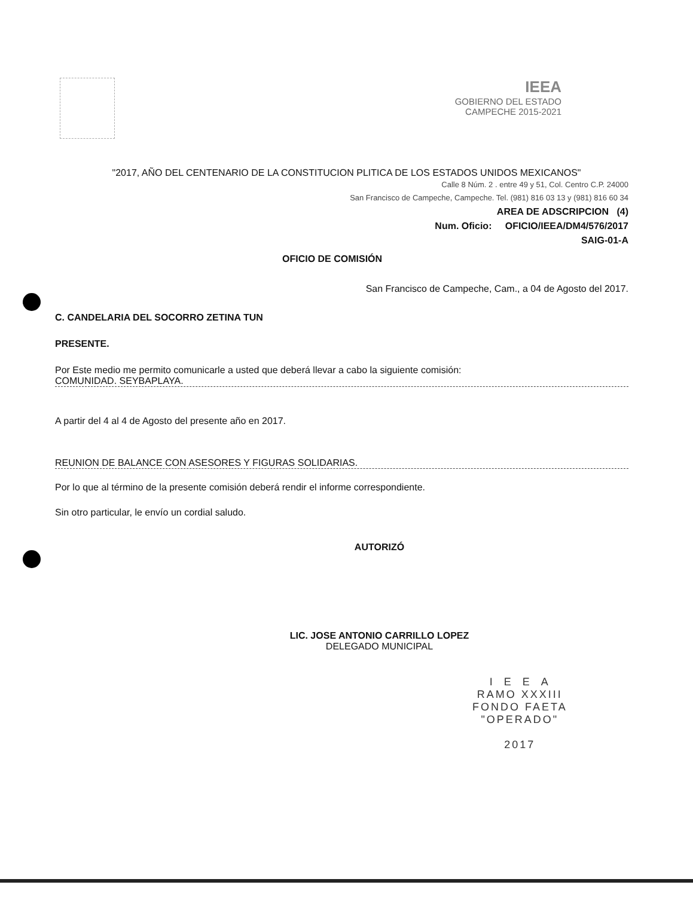IEEA
GOBIERNO DEL ESTADO
CAMPECHE 2015-2021
"2017, AÑO DEL CENTENARIO DE LA CONSTITUCION PLITICA DE LOS ESTADOS UNIDOS MEXICANOS"
Calle 8 Núm. 2 . entre 49 y 51, Col. Centro C.P. 24000
San Francisco de Campeche, Campeche. Tel. (981) 816 03 13 y (981) 816 60 34
AREA DE ADSCRIPCION (4)
Num. Oficio: OFICIO/IEEA/DM4/576/2017
SAIG-01-A
OFICIO DE COMISIÓN
San Francisco de Campeche, Cam., a 04 de Agosto del 2017.
C. CANDELARIA DEL SOCORRO ZETINA TUN
PRESENTE.
Por Este medio me permito comunicarle a usted que deberá llevar a cabo la siguiente comisión:
COMUNIDAD. SEYBAPLAYA.
A partir del 4 al 4 de Agosto del presente año en 2017.
REUNION DE BALANCE CON ASESORES Y FIGURAS SOLIDARIAS.
Por lo que al término de la presente comisión deberá rendir el informe correspondiente.
Sin otro particular, le envío un cordial saludo.
AUTORIZÓ
LIC. JOSE ANTONIO CARRILLO LOPEZ
DELEGADO MUNICIPAL
I E E A
RAMO XXXIII
FONDO FAETA
"OPERADO"
2017